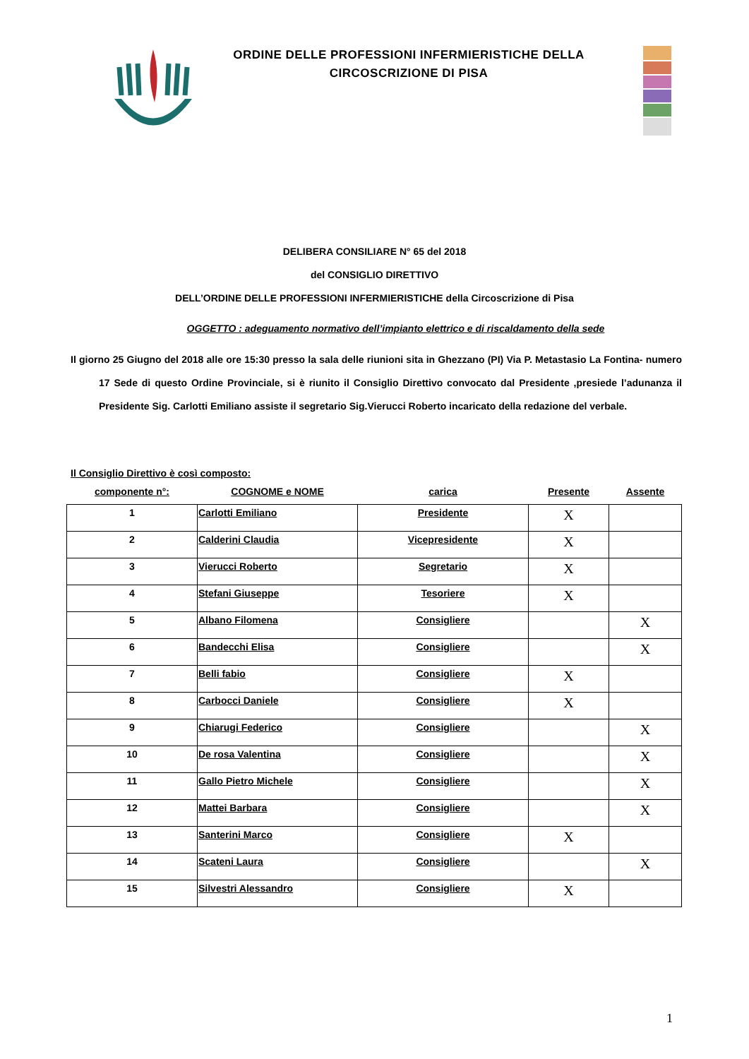ORDINE DELLE PROFESSIONI INFERMIERISTICHE DELLA
CIRCOSCRIZIONE DI PISA
DELIBERA CONSILIARE N° 65 del 2018
del CONSIGLIO DIRETTIVO
DELL’ORDINE DELLE PROFESSIONI INFERMIERISTICHE della Circoscrizione di Pisa
OGGETTO : adeguamento normativo dell’impianto elettrico e di riscaldamento della sede
Il giorno 25 Giugno del 2018 alle ore 15:30 presso la sala delle riunioni sita in Ghezzano (PI) Via P. Metastasio La Fontina- numero 17 Sede di questo Ordine Provinciale, si è riunito il Consiglio Direttivo convocato dal Presidente ,presiede l’adunanza il Presidente Sig. Carlotti Emiliano assiste il segretario Sig.Vierucci Roberto incaricato della redazione del verbale.
Il Consiglio Direttivo è così composto:
| componente n°: | COGNOME e NOME | carica | Presente | Assente |
| 1 | Carlotti Emiliano | Presidente | X | |
| 2 | Calderini Claudia | Vicepresidente | X | |
| 3 | Vierucci Roberto | Segretario | X | |
| 4 | Stefani Giuseppe | Tesoriere | X | |
| 5 | Albano Filomena | Consigliere | | X |
| 6 | Bandecchi Elisa | Consigliere | | X |
| 7 | Belli fabio | Consigliere | X | |
| 8 | Carbocci Daniele | Consigliere | X | |
| 9 | Chiarugi Federico | Consigliere | | X |
| 10 | De rosa Valentina | Consigliere | | X |
| 11 | Gallo Pietro Michele | Consigliere | | X |
| 12 | Mattei Barbara | Consigliere | | X |
| 13 | Santerini Marco | Consigliere | X | |
| 14 | Scateni Laura | Consigliere | | X |
| 15 | Silvestri Alessandro | Consigliere | X | |
1